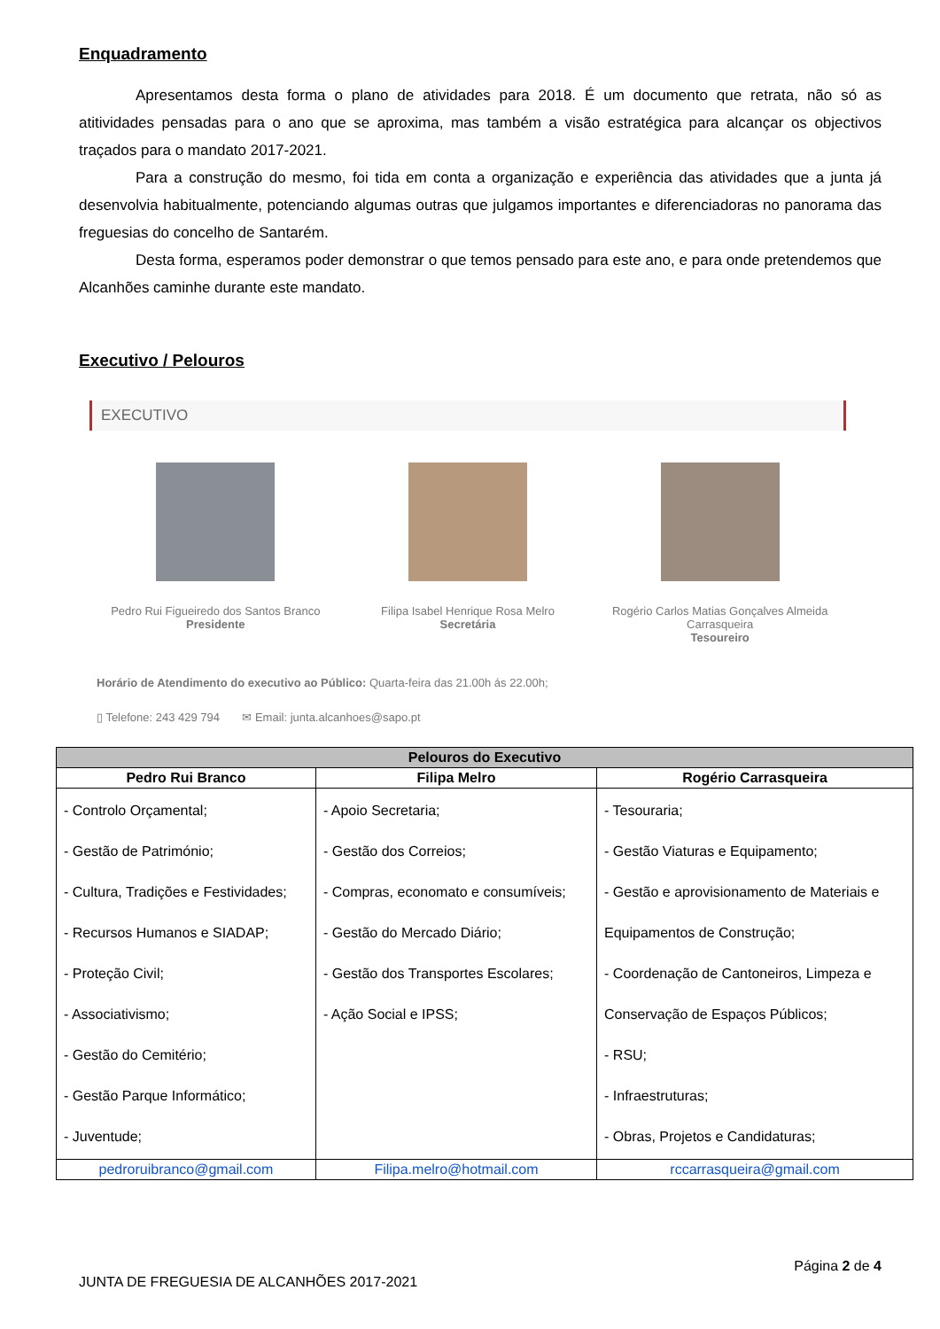Enquadramento
Apresentamos desta forma o plano de atividades para 2018. É um documento que retrata, não só as atitividades pensadas para o ano que se aproxima, mas também a visão estratégica para alcançar os objectivos traçados para o mandato 2017-2021.
Para a construção do mesmo, foi tida em conta a organização e experiência das atividades que a junta já desenvolvia habitualmente, potenciando algumas outras que julgamos importantes e diferenciadoras no panorama das freguesias do concelho de Santarém.
Desta forma, esperamos poder demonstrar o que temos pensado para este ano, e para onde pretendemos que Alcanhões caminhe durante este mandato.
Executivo / Pelouros
EXECUTIVO
Pedro Rui Figueiredo dos Santos Branco
Presidente
Filipa Isabel Henrique Rosa Melro
Secretária
Rogério Carlos Matias Gonçalves Almeida Carrasqueira
Tesoureiro
Horário de Atendimento do executivo ao Público: Quarta-feira das 21.00h ás 22.00h;
▯ Telefone: 243 429 794 ✉ Email: junta.alcanhoes@sapo.pt
| Pelouros do Executivo | | |
| --- | --- | --- |
| Pedro Rui Branco | Filipa Melro | Rogério Carrasqueira |
| - Controlo Orçamental; - Gestão de Património; - Cultura, Tradições e Festividades; - Recursos Humanos e SIADAP; - Proteção Civil; - Associativismo; - Gestão do Cemitério; - Gestão Parque Informático; - Juventude; | - Apoio Secretaria; - Gestão dos Correios; - Compras, economato e consumíveis; - Gestão do Mercado Diário; - Gestão dos Transportes Escolares; - Ação Social e IPSS; | - Tesouraria; - Gestão Viaturas e Equipamento; - Gestão e aprovisionamento de Materiais e Equipamentos de Construção; - Coordenação de Cantoneiros, Limpeza e Conservação de Espaços Públicos; - RSU; - Infraestruturas; - Obras, Projetos e Candidaturas; |
| pedroruibranco@gmail.com | Filipa.melro@hotmail.com | rccarrasqueira@gmail.com |
Página 2 de 4
JUNTA DE FREGUESIA DE ALCANHÕES 2017-2021